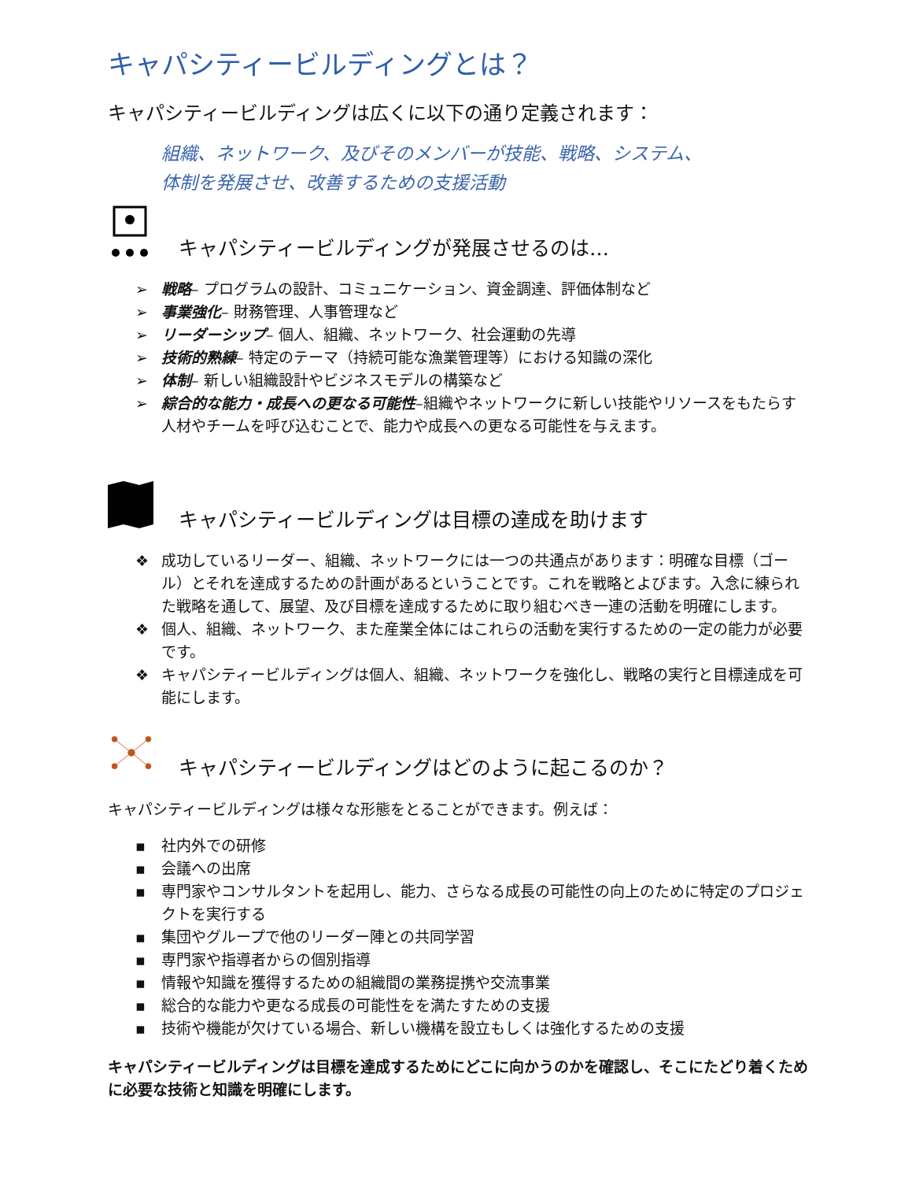キャパシティービルディングとは？
キャパシティービルディングは広くに以下の通り定義されます：
組織、ネットワーク、及びそのメンバーが技能、戦略、システム、
体制を発展させ、改善するための支援活動
キャパシティービルディングが発展させるのは…
➢ 戦略– プログラムの設計、コミュニケーション、資金調達、評価体制など
➢ 事業強化– 財務管理、人事管理など
➢ リーダーシップ– 個人、組織、ネットワーク、社会運動の先導
➢ 技術的熟練– 特定のテーマ（持続可能な漁業管理等）における知識の深化
➢ 体制– 新しい組織設計やビジネスモデルの構築など
➢ 綜合的な能力・成長への更なる可能性–組織やネットワークに新しい技能やリソースをもたらす人材やチームを呼び込むことで、能力や成長への更なる可能性を与えます。
キャパシティービルディングは目標の達成を助けます
❖ 成功しているリーダー、組織、ネットワークには一つの共通点があります：明確な目標（ゴール）とそれを達成するための計画があるということです。これを戦略とよびます。入念に練られた戦略を通して、展望、及び目標を達成するために取り組むべき一連の活動を明確にします。
❖ 個人、組織、ネットワーク、また産業全体にはこれらの活動を実行するための一定の能力が必要です。
❖ キャパシティービルディングは個人、組織、ネットワークを強化し、戦略の実行と目標達成を可能にします。
キャパシティービルディングはどのように起こるのか？
キャパシティービルディングは様々な形態をとることができます。例えば：
▪ 社内外での研修
▪ 会議への出席
▪ 専門家やコンサルタントを起用し、能力、さらなる成長の可能性の向上のために特定のプロジェクトを実行する
▪ 集団やグループで他のリーダー陣との共同学習
▪ 専門家や指導者からの個別指導
▪ 情報や知識を獲得するための組織間の業務提携や交流事業
▪ 総合的な能力や更なる成長の可能性をを満たすための支援
▪ 技術や機能が欠けている場合、新しい機構を設立もしくは強化するための支援
キャパシティービルディングは目標を達成するためにどこに向かうのかを確認し、そこにたどり着くために必要な技術と知識を明確にします。